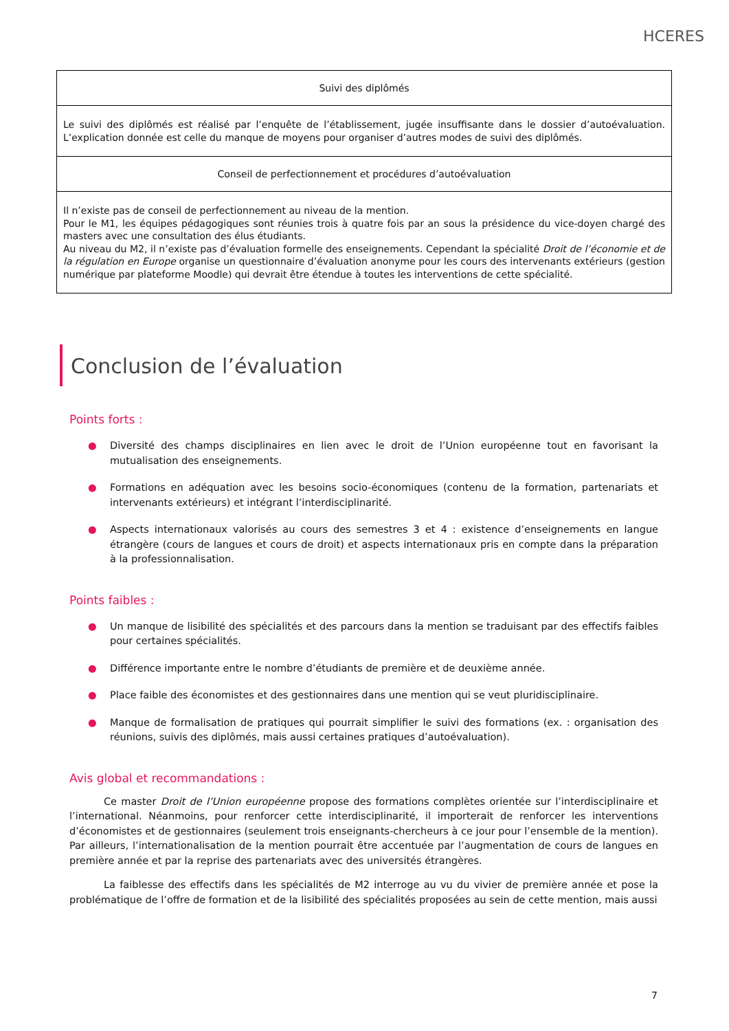HCERES
| Suivi des diplômés |
| --- |
| Le suivi des diplômés est réalisé par l’enquête de l’établissement, jugée insuffisante dans le dossier d’autoévaluation. L’explication donnée est celle du manque de moyens pour organiser d’autres modes de suivi des diplômés. |
| Conseil de perfectionnement et procédures d’autoévaluation |
| Il n’existe pas de conseil de perfectionnement au niveau de la mention. Pour le M1, les équipes pédagogiques sont réunies trois à quatre fois par an sous la présidence du vice-doyen chargé des masters avec une consultation des élus étudiants. Au niveau du M2, il n’existe pas d’évaluation formelle des enseignements. Cependant la spécialité Droit de l’économie et de la régulation en Europe organise un questionnaire d’évaluation anonyme pour les cours des intervenants extérieurs (gestion numérique par plateforme Moodle) qui devrait être étendue à toutes les interventions de cette spécialité. |
Conclusion de l’évaluation
Points forts :
● Diversité des champs disciplinaires en lien avec le droit de l’Union européenne tout en favorisant la mutualisation des enseignements.
● Formations en adéquation avec les besoins socio-économiques (contenu de la formation, partenariats et intervenants extérieurs) et intégrant l’interdisciplinarité.
● Aspects internationaux valorisés au cours des semestres 3 et 4 : existence d’enseignements en langue étrangère (cours de langues et cours de droit) et aspects internationaux pris en compte dans la préparation à la professionnalisation.
Points faibles :
● Un manque de lisibilité des spécialités et des parcours dans la mention se traduisant par des effectifs faibles pour certaines spécialités.
● Différence importante entre le nombre d’étudiants de première et de deuxième année.
● Place faible des économistes et des gestionnaires dans une mention qui se veut pluridisciplinaire.
● Manque de formalisation de pratiques qui pourrait simplifier le suivi des formations (ex. : organisation des réunions, suivis des diplômés, mais aussi certaines pratiques d’autoévaluation).
Avis global et recommandations :
Ce master Droit de l’Union européenne propose des formations complètes orientée sur l’interdisciplinaire et l’international. Néanmoins, pour renforcer cette interdisciplinarité, il importerait de renforcer les interventions d’économistes et de gestionnaires (seulement trois enseignants-chercheurs à ce jour pour l’ensemble de la mention). Par ailleurs, l’internationalisation de la mention pourrait être accentuée par l’augmentation de cours de langues en première année et par la reprise des partenariats avec des universités étrangères.
La faiblesse des effectifs dans les spécialités de M2 interroge au vu du vivier de première année et pose la problématique de l’offre de formation et de la lisibilité des spécialités proposées au sein de cette mention, mais aussi
7